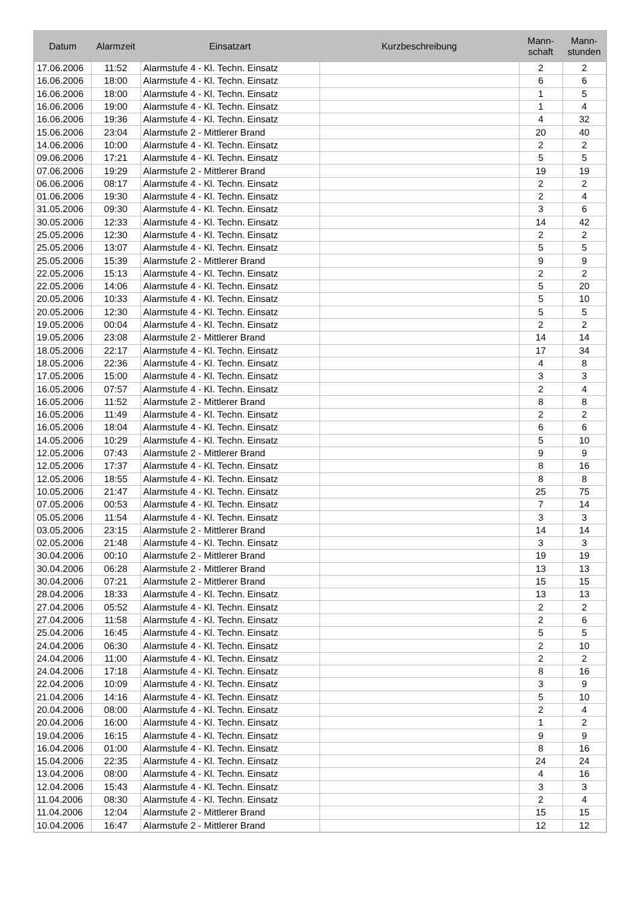| Datum | Alarmzeit | Einsatzart | Kurzbeschreibung | Mann- schaft | Mann- stunden |
| --- | --- | --- | --- | --- | --- |
| 17.06.2006 | 11:52 | Alarmstufe 4 - Kl. Techn. Einsatz | | 2 | 2 |
| 16.06.2006 | 18:00 | Alarmstufe 4 - Kl. Techn. Einsatz | | 6 | 6 |
| 16.06.2006 | 18:00 | Alarmstufe 4 - Kl. Techn. Einsatz | | 1 | 5 |
| 16.06.2006 | 19:00 | Alarmstufe 4 - Kl. Techn. Einsatz | | 1 | 4 |
| 16.06.2006 | 19:36 | Alarmstufe 4 - Kl. Techn. Einsatz | | 4 | 32 |
| 15.06.2006 | 23:04 | Alarmstufe 2 - Mittlerer Brand | | 20 | 40 |
| 14.06.2006 | 10:00 | Alarmstufe 4 - Kl. Techn. Einsatz | | 2 | 2 |
| 09.06.2006 | 17:21 | Alarmstufe 4 - Kl. Techn. Einsatz | | 5 | 5 |
| 07.06.2006 | 19:29 | Alarmstufe 2 - Mittlerer Brand | | 19 | 19 |
| 06.06.2006 | 08:17 | Alarmstufe 4 - Kl. Techn. Einsatz | | 2 | 2 |
| 01.06.2006 | 19:30 | Alarmstufe 4 - Kl. Techn. Einsatz | | 2 | 4 |
| 31.05.2006 | 09:30 | Alarmstufe 4 - Kl. Techn. Einsatz | | 3 | 6 |
| 30.05.2006 | 12:33 | Alarmstufe 4 - Kl. Techn. Einsatz | | 14 | 42 |
| 25.05.2006 | 12:30 | Alarmstufe 4 - Kl. Techn. Einsatz | | 2 | 2 |
| 25.05.2006 | 13:07 | Alarmstufe 4 - Kl. Techn. Einsatz | | 5 | 5 |
| 25.05.2006 | 15:39 | Alarmstufe 2 - Mittlerer Brand | | 9 | 9 |
| 22.05.2006 | 15:13 | Alarmstufe 4 - Kl. Techn. Einsatz | | 2 | 2 |
| 22.05.2006 | 14:06 | Alarmstufe 4 - Kl. Techn. Einsatz | | 5 | 20 |
| 20.05.2006 | 10:33 | Alarmstufe 4 - Kl. Techn. Einsatz | | 5 | 10 |
| 20.05.2006 | 12:30 | Alarmstufe 4 - Kl. Techn. Einsatz | | 5 | 5 |
| 19.05.2006 | 00:04 | Alarmstufe 4 - Kl. Techn. Einsatz | | 2 | 2 |
| 19.05.2006 | 23:08 | Alarmstufe 2 - Mittlerer Brand | | 14 | 14 |
| 18.05.2006 | 22:17 | Alarmstufe 4 - Kl. Techn. Einsatz | | 17 | 34 |
| 18.05.2006 | 22:36 | Alarmstufe 4 - Kl. Techn. Einsatz | | 4 | 8 |
| 17.05.2006 | 15:00 | Alarmstufe 4 - Kl. Techn. Einsatz | | 3 | 3 |
| 16.05.2006 | 07:57 | Alarmstufe 4 - Kl. Techn. Einsatz | | 2 | 4 |
| 16.05.2006 | 11:52 | Alarmstufe 2 - Mittlerer Brand | | 8 | 8 |
| 16.05.2006 | 11:49 | Alarmstufe 4 - Kl. Techn. Einsatz | | 2 | 2 |
| 16.05.2006 | 18:04 | Alarmstufe 4 - Kl. Techn. Einsatz | | 6 | 6 |
| 14.05.2006 | 10:29 | Alarmstufe 4 - Kl. Techn. Einsatz | | 5 | 10 |
| 12.05.2006 | 07:43 | Alarmstufe 2 - Mittlerer Brand | | 9 | 9 |
| 12.05.2006 | 17:37 | Alarmstufe 4 - Kl. Techn. Einsatz | | 8 | 16 |
| 12.05.2006 | 18:55 | Alarmstufe 4 - Kl. Techn. Einsatz | | 8 | 8 |
| 10.05.2006 | 21:47 | Alarmstufe 4 - Kl. Techn. Einsatz | | 25 | 75 |
| 07.05.2006 | 00:53 | Alarmstufe 4 - Kl. Techn. Einsatz | | 7 | 14 |
| 05.05.2006 | 11:54 | Alarmstufe 4 - Kl. Techn. Einsatz | | 3 | 3 |
| 03.05.2006 | 23:15 | Alarmstufe 2 - Mittlerer Brand | | 14 | 14 |
| 02.05.2006 | 21:48 | Alarmstufe 4 - Kl. Techn. Einsatz | | 3 | 3 |
| 30.04.2006 | 00:10 | Alarmstufe 2 - Mittlerer Brand | | 19 | 19 |
| 30.04.2006 | 06:28 | Alarmstufe 2 - Mittlerer Brand | | 13 | 13 |
| 30.04.2006 | 07:21 | Alarmstufe 2 - Mittlerer Brand | | 15 | 15 |
| 28.04.2006 | 18:33 | Alarmstufe 4 - Kl. Techn. Einsatz | | 13 | 13 |
| 27.04.2006 | 05:52 | Alarmstufe 4 - Kl. Techn. Einsatz | | 2 | 2 |
| 27.04.2006 | 11:58 | Alarmstufe 4 - Kl. Techn. Einsatz | | 2 | 6 |
| 25.04.2006 | 16:45 | Alarmstufe 4 - Kl. Techn. Einsatz | | 5 | 5 |
| 24.04.2006 | 06:30 | Alarmstufe 4 - Kl. Techn. Einsatz | | 2 | 10 |
| 24.04.2006 | 11:00 | Alarmstufe 4 - Kl. Techn. Einsatz | | 2 | 2 |
| 24.04.2006 | 17:18 | Alarmstufe 4 - Kl. Techn. Einsatz | | 8 | 16 |
| 22.04.2006 | 10:09 | Alarmstufe 4 - Kl. Techn. Einsatz | | 3 | 9 |
| 21.04.2006 | 14:16 | Alarmstufe 4 - Kl. Techn. Einsatz | | 5 | 10 |
| 20.04.2006 | 08:00 | Alarmstufe 4 - Kl. Techn. Einsatz | | 2 | 4 |
| 20.04.2006 | 16:00 | Alarmstufe 4 - Kl. Techn. Einsatz | | 1 | 2 |
| 19.04.2006 | 16:15 | Alarmstufe 4 - Kl. Techn. Einsatz | | 9 | 9 |
| 16.04.2006 | 01:00 | Alarmstufe 4 - Kl. Techn. Einsatz | | 8 | 16 |
| 15.04.2006 | 22:35 | Alarmstufe 4 - Kl. Techn. Einsatz | | 24 | 24 |
| 13.04.2006 | 08:00 | Alarmstufe 4 - Kl. Techn. Einsatz | | 4 | 16 |
| 12.04.2006 | 15:43 | Alarmstufe 4 - Kl. Techn. Einsatz | | 3 | 3 |
| 11.04.2006 | 08:30 | Alarmstufe 4 - Kl. Techn. Einsatz | | 2 | 4 |
| 11.04.2006 | 12:04 | Alarmstufe 2 - Mittlerer Brand | | 15 | 15 |
| 10.04.2006 | 16:47 | Alarmstufe 2 - Mittlerer Brand | | 12 | 12 |